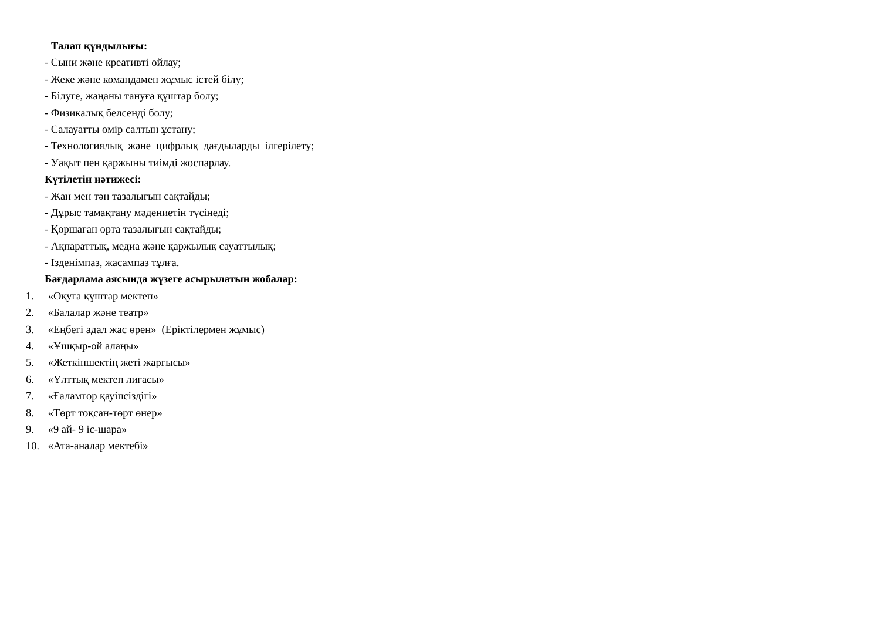Талап құндылығы:
- Сыни және креативті ойлау;
- Жеке және командамен жұмыс істей білу;
- Білуге, жаңаны тануға құштар болу;
- Физикалық белсенді болу;
- Салауатты өмір салтын ұстану;
- Технологиялық және цифрлық дағдыларды ілгерілету;
- Уақыт пен қаржыны тиімді жоспарлау.
Күтілетін нәтижесі:
- Жан мен тән тазалығын сақтайды;
- Дұрыс тамақтану мәдениетін түсінеді;
- Қоршаған орта тазалығын сақтайды;
- Ақпараттық, медиа және қаржылық сауаттылық;
- Ізденімпаз, жасампаз тұлға.
Бағдарлама аясында жүзеге асырылатын жобалар:
1. «Оқуға құштар мектеп»
2. «Балалар және театр»
3. «Еңбегі адал жас өрен» (Еріктілермен жұмыс)
4. «Ұшқыр-ой алаңы»
5. «Жеткіншектің жеті жарғысы»
6. «Ұлттық мектеп лигасы»
7. «Ғаламтор қауіпсіздігі»
8. «Төрт тоқсан-төрт өнер»
9. «9 ай- 9 іс-шара»
10. «Ата-аналар мектебі»